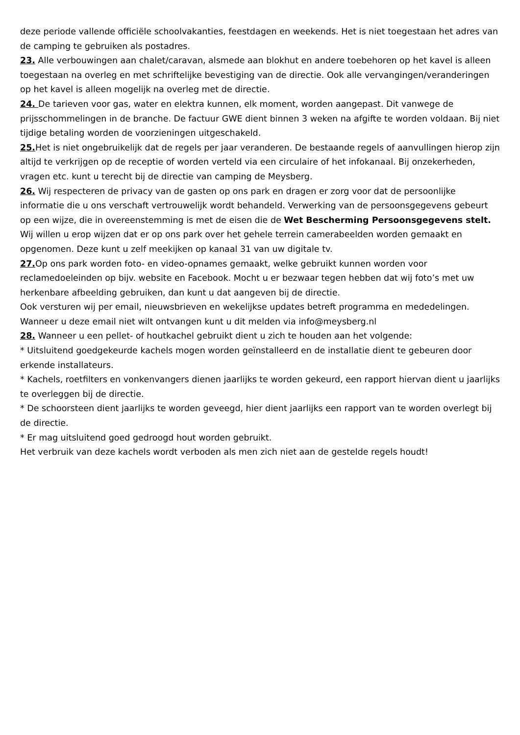deze periode vallende officiële schoolvakanties, feestdagen en weekends. Het is niet toegestaan het adres van de camping te gebruiken als postadres.
23. Alle verbouwingen aan chalet/caravan, alsmede aan blokhut en andere toebehoren op het kavel is alleen toegestaan na overleg en met schriftelijke bevestiging van de directie. Ook alle vervangingen/veranderingen op het kavel is alleen mogelijk na overleg met de directie.
24. De tarieven voor gas, water en elektra kunnen, elk moment, worden aangepast. Dit vanwege de prijsschommelingen in de branche. De factuur GWE dient binnen 3 weken na afgifte te worden voldaan. Bij niet tijdige betaling worden de voorzieningen uitgeschakeld.
25. Het is niet ongebruikelijk dat de regels per jaar veranderen. De bestaande regels of aanvullingen hierop zijn altijd te verkrijgen op de receptie of worden verteld via een circulaire of het infokanaal. Bij onzekerheden, vragen etc. kunt u terecht bij de directie van camping de Meysberg.
26. Wij respecteren de privacy van de gasten op ons park en dragen er zorg voor dat de persoonlijke informatie die u ons verschaft vertrouwelijk wordt behandeld. Verwerking van de persoonsgegevens gebeurt op een wijze, die in overeenstemming is met de eisen die de Wet Bescherming Persoonsgegevens stelt.
Wij willen u erop wijzen dat er op ons park over het gehele terrein camerabeelden worden gemaakt en opgenomen. Deze kunt u zelf meekijken op kanaal 31 van uw digitale tv.
27. Op ons park worden foto- en video-opnames gemaakt, welke gebruikt kunnen worden voor reclamedoeleinden op bijv. website en Facebook. Mocht u er bezwaar tegen hebben dat wij foto’s met uw herkenbare afbeelding gebruiken, dan kunt u dat aangeven bij de directie.
Ook versturen wij per email, nieuwsbrieven en wekelijkse updates betreft programma en mededelingen. Wanneer u deze email niet wilt ontvangen kunt u dit melden via info@meysberg.nl
28. Wanneer u een pellet- of houtkachel gebruikt dient u zich te houden aan het volgende:
* Uitsluitend goedgekeurde kachels mogen worden geïnstalleerd en de installatie dient te gebeuren door erkende installateurs.
* Kachels, roetfilters en vonkenvangers dienen jaarlijks te worden gekeurd, een rapport hiervan dient u jaarlijks te overleggen bij de directie.
* De schoorsteen dient jaarlijks te worden geveegd, hier dient jaarlijks een rapport van te worden overlegt bij de directie.
* Er mag uitsluitend goed gedroogd hout worden gebruikt.
Het verbruik van deze kachels wordt verboden als men zich niet aan de gestelde regels houdt!